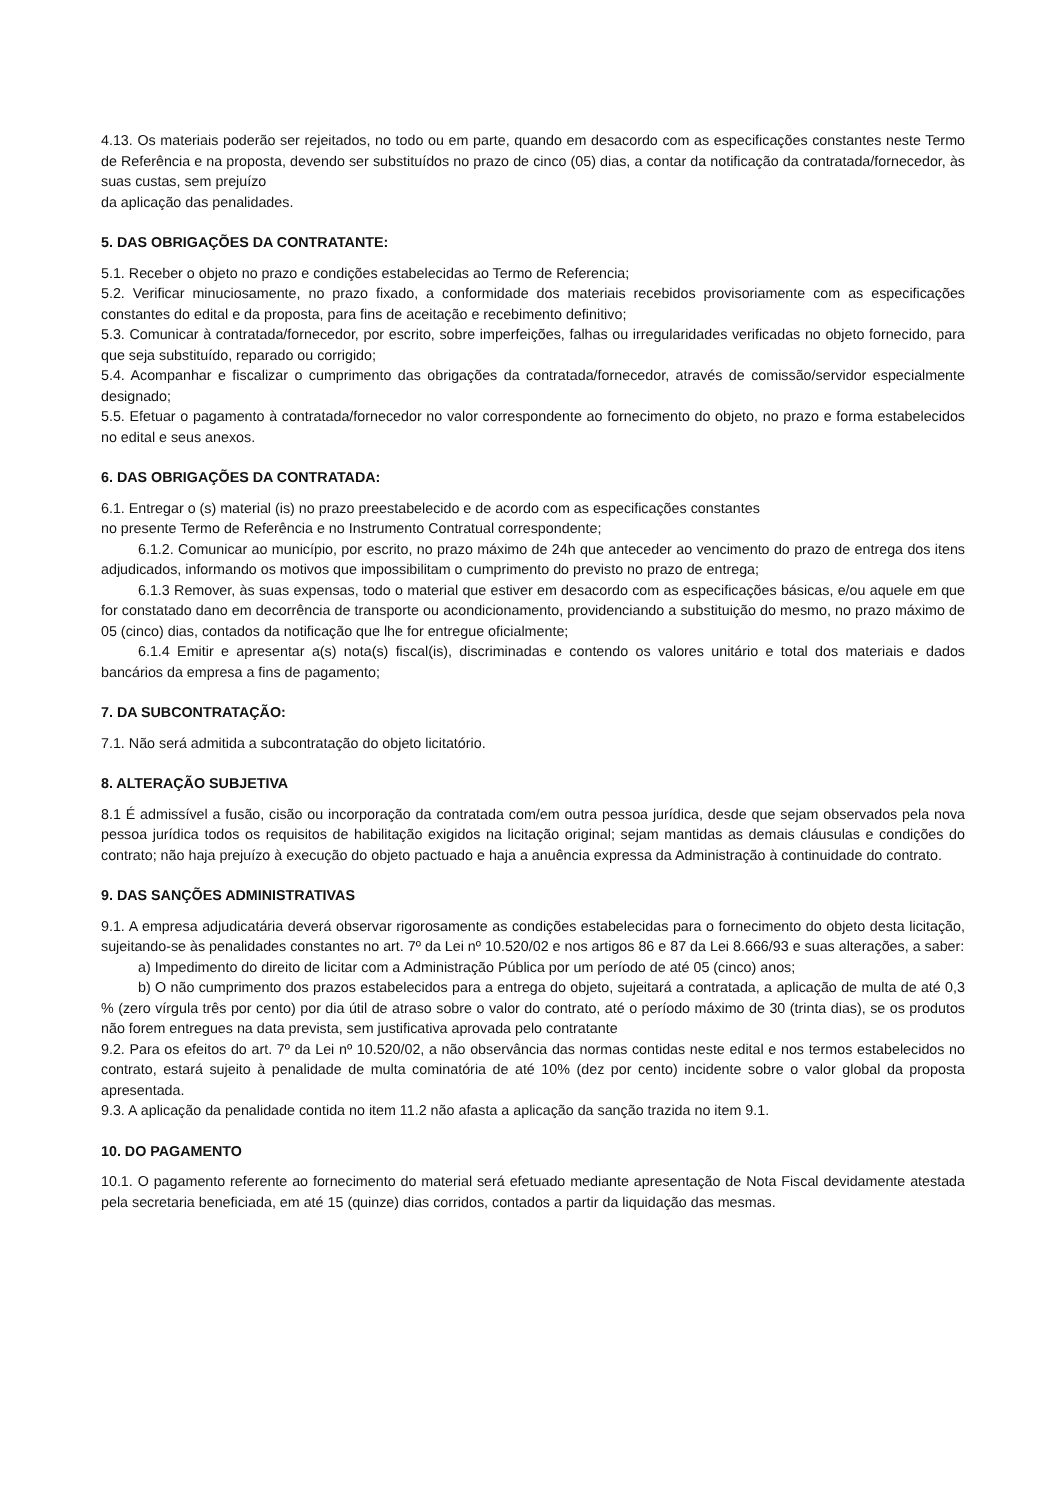4.13. Os materiais poderão ser rejeitados, no todo ou em parte, quando em desacordo com as especificações constantes neste Termo de Referência e na proposta, devendo ser substituídos no prazo de cinco (05) dias, a contar da notificação da contratada/fornecedor, às suas custas, sem prejuízo
da aplicação das penalidades.
5. DAS OBRIGAÇÕES DA CONTRATANTE:
5.1. Receber o objeto no prazo e condições estabelecidas ao Termo de Referencia;
5.2. Verificar minuciosamente, no prazo fixado, a conformidade dos materiais recebidos provisoriamente com as especificações constantes do edital e da proposta, para fins de aceitação e recebimento definitivo;
5.3. Comunicar à contratada/fornecedor, por escrito, sobre imperfeições, falhas ou irregularidades verificadas no objeto fornecido, para que seja substituído, reparado ou corrigido;
5.4. Acompanhar e fiscalizar o cumprimento das obrigações da contratada/fornecedor, através de comissão/servidor especialmente designado;
5.5. Efetuar o pagamento à contratada/fornecedor no valor correspondente ao fornecimento do objeto, no prazo e forma estabelecidos no edital e seus anexos.
6. DAS OBRIGAÇÕES DA CONTRATADA:
6.1. Entregar o (s) material (is) no prazo preestabelecido e de acordo com as especificações constantes
no presente Termo de Referência e no Instrumento Contratual correspondente;
6.1.2. Comunicar ao município, por escrito, no prazo máximo de 24h que anteceder ao vencimento do prazo de entrega dos itens adjudicados, informando os motivos que impossibilitam o cumprimento do previsto no prazo de entrega;
6.1.3 Remover, às suas expensas, todo o material que estiver em desacordo com as especificações básicas, e/ou aquele em que for constatado dano em decorrência de transporte ou acondicionamento, providenciando a substituição do mesmo, no prazo máximo de 05 (cinco) dias, contados da notificação que lhe for entregue oficialmente;
6.1.4 Emitir e apresentar a(s) nota(s) fiscal(is), discriminadas e contendo os valores unitário e total dos materiais e dados bancários da empresa a fins de pagamento;
7. DA SUBCONTRATAÇÃO:
7.1. Não será admitida a subcontratação do objeto licitatório.
8. ALTERAÇÃO SUBJETIVA
8.1 É admissível a fusão, cisão ou incorporação da contratada com/em outra pessoa jurídica, desde que sejam observados pela nova pessoa jurídica todos os requisitos de habilitação exigidos na licitação original; sejam mantidas as demais cláusulas e condições do contrato; não haja prejuízo à execução do objeto pactuado e haja a anuência expressa da Administração à continuidade do contrato.
9. DAS SANÇÕES ADMINISTRATIVAS
9.1. A empresa adjudicatária deverá observar rigorosamente as condições estabelecidas para o fornecimento do objeto desta licitação, sujeitando-se às penalidades constantes no art. 7º da Lei nº 10.520/02 e nos artigos 86 e 87 da Lei 8.666/93 e suas alterações, a saber:
a) Impedimento do direito de licitar com a Administração Pública por um período de até 05 (cinco) anos;
b) O não cumprimento dos prazos estabelecidos para a entrega do objeto, sujeitará a contratada, a aplicação de multa de até 0,3 % (zero vírgula três por cento) por dia útil de atraso sobre o valor do contrato, até o período máximo de 30 (trinta dias), se os produtos não forem entregues na data prevista, sem justificativa aprovada pelo contratante
9.2. Para os efeitos do art. 7º da Lei nº 10.520/02, a não observância das normas contidas neste edital e nos termos estabelecidos no contrato, estará sujeito à penalidade de multa cominatória de até 10% (dez por cento) incidente sobre o valor global da proposta apresentada.
9.3. A aplicação da penalidade contida no item 11.2 não afasta a aplicação da sanção trazida no item 9.1.
10. DO PAGAMENTO
10.1. O pagamento referente ao fornecimento do material será efetuado mediante apresentação de Nota Fiscal devidamente atestada pela secretaria beneficiada, em até 15 (quinze) dias corridos, contados a partir da liquidação das mesmas.